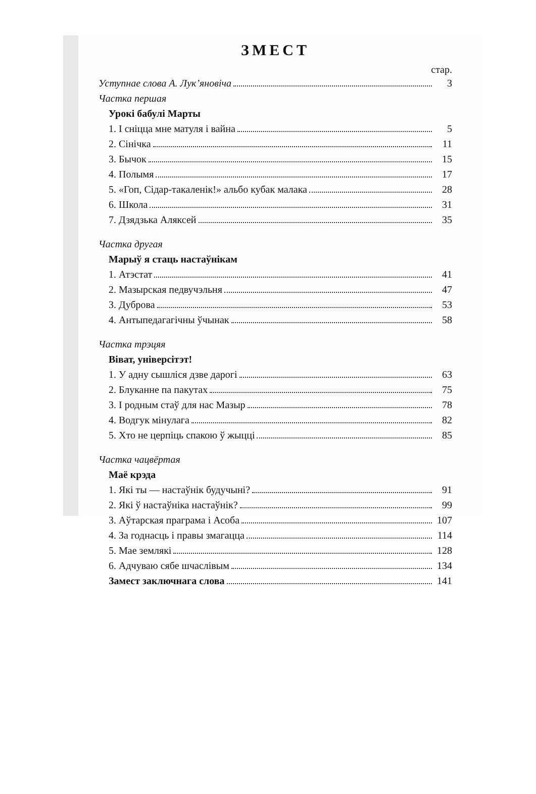ЗМЕСТ
стар.
Уступнае слова А. Лук’яновіча 3
Частка першая
Урокі бабулі Марты
1. І сніцца мне матуля і вайна 5
2. Сінічка 11
3. Бычок 15
4. Полымя 17
5. «Гоп, Сідар-такаленік!» альбо кубак малака 28
6. Школа 31
7. Дзядзька Аляксей 35
Частка другая
Марыў я стаць настаўнікам
1. Атэстат 41
2. Мазырская педвучэльня 47
3. Дуброва 53
4. Антыпедагагічны ўчынак 58
Частка трэцяя
Віват, універсітэт!
1. У адну сышліся дзве дарогі 63
2. Блуканне па пакутах 75
3. І родным стаў для нас Мазыр 78
4. Водгук мінулага 82
5. Хто не церпіць спакою ў жыцці 85
Частка чацвёртая
Маё крэда
1. Які ты — настаўнік будучыні? 91
2. Які ў настаўніка настаўнік? 99
3. Аўтарская праграма і Асоба 107
4. За годнасць і правы змагацца 114
5. Мае землякі 128
6. Адчуваю сябе шчаслівым 134
Замест заключнага слова 141